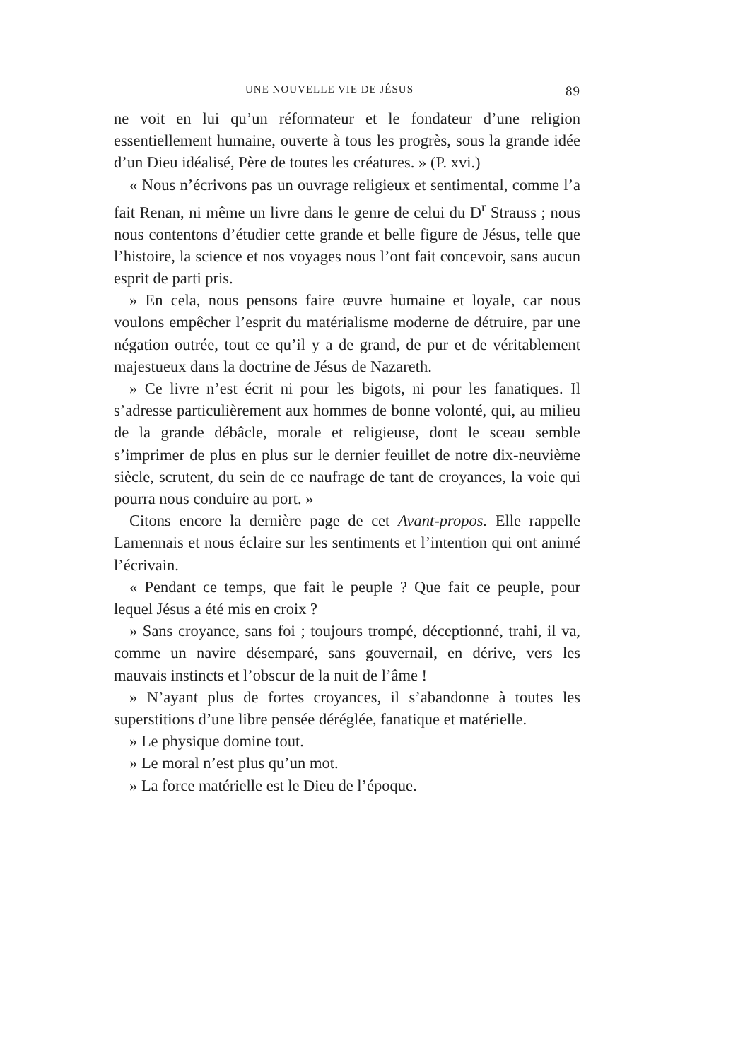UNE NOUVELLE VIE DE JÉSUS 89
ne voit en lui qu’un réformateur et le fondateur d’une religion essentiellement humaine, ouverte à tous les progrès, sous la grande idée d’un Dieu idéalisé, Père de toutes les créatures. » (P. xvi.)
« Nous n’écrivons pas un ouvrage religieux et sentimental, comme l’a fait Renan, ni même un livre dans le genre de celui du D<sup>r</sup> Strauss ; nous nous contentons d’étudier cette grande et belle figure de Jésus, telle que l’histoire, la science et nos voyages nous l’ont fait concevoir, sans aucun esprit de parti pris.
» En cela, nous pensons faire œuvre humaine et loyale, car nous voulons empêcher l’esprit du matérialisme moderne de détruire, par une négation outrée, tout ce qu’il y a de grand, de pur et de véritablement majestueux dans la doctrine de Jésus de Nazareth.
» Ce livre n’est écrit ni pour les bigots, ni pour les fanatiques. Il s’adresse particulièrement aux hommes de bonne volonté, qui, au milieu de la grande débâcle, morale et religieuse, dont le sceau semble s’imprimer de plus en plus sur le dernier feuillet de notre dix-neuvième siècle, scrutent, du sein de ce naufrage de tant de croyances, la voie qui pourra nous conduire au port. »
Citons encore la dernière page de cet Avant-propos. Elle rappelle Lamennais et nous éclaire sur les sentiments et l’intention qui ont animé l’écrivain.
« Pendant ce temps, que fait le peuple ? Que fait ce peuple, pour lequel Jésus a été mis en croix ?
» Sans croyance, sans foi ; toujours trompé, déceptionné, trahi, il va, comme un navire désemparé, sans gouvernail, en dérive, vers les mauvais instincts et l’obscur de la nuit de l’âme !
» N’ayant plus de fortes croyances, il s’abandonne à toutes les superstitions d’une libre pensée déréglée, fanatique et matérielle.
» Le physique domine tout.
» Le moral n’est plus qu’un mot.
» La force matérielle est le Dieu de l’époque.